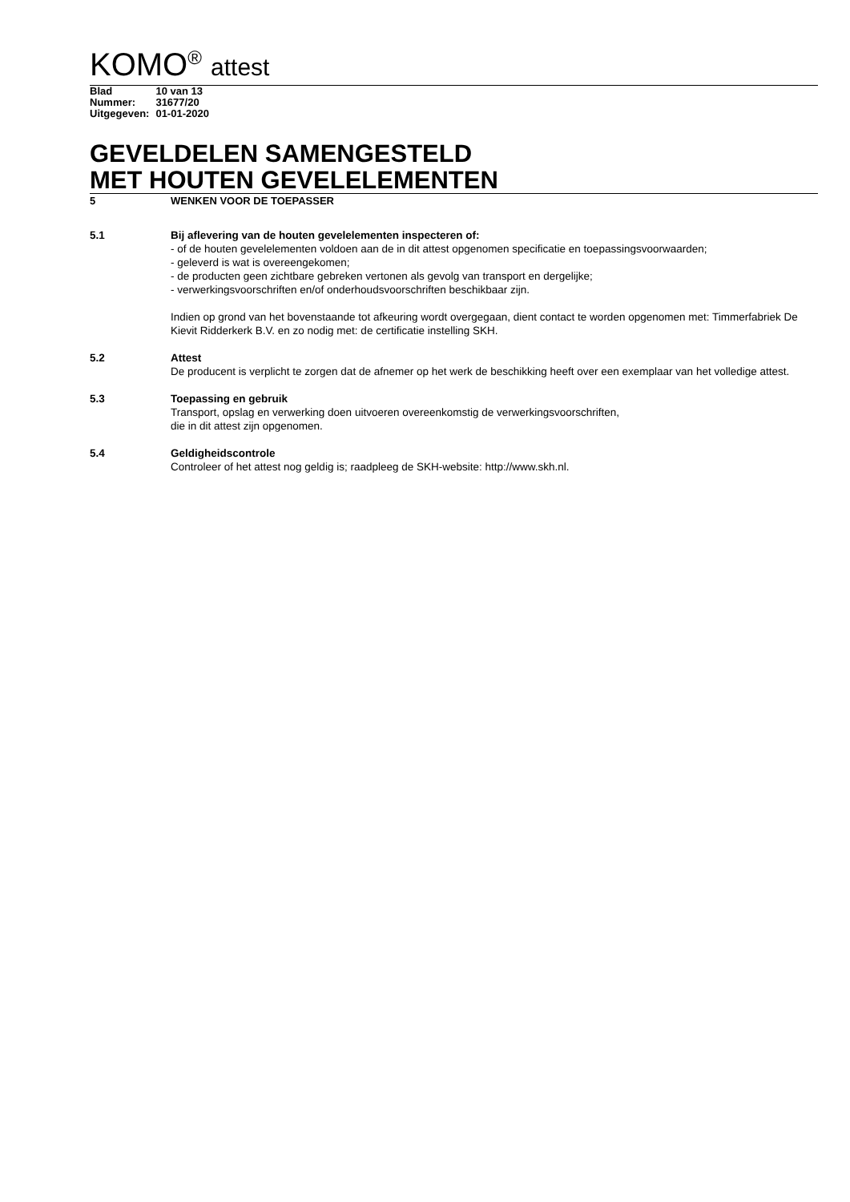KOMO<sup>®</sup> attest
| Blad | 10 van 13 |
| Nummer: | 31677/20 |
| Uitgegeven: | 01-01-2020 |
GEVELDELEN SAMENGESTELD
MET HOUTEN GEVELELEMENTEN
5 WENKEN VOOR DE TOEPASSER
5.1 Bij aflevering van de houten gevelelementen inspecteren of:
- of de houten gevelelementen voldoen aan de in dit attest opgenomen specificatie en toepassingsvoorwaarden;
- geleverd is wat is overeengekomen;
- de producten geen zichtbare gebreken vertonen als gevolg van transport en dergelijke;
- verwerkingsvoorschriften en/of onderhoudsvoorschriften beschikbaar zijn.
Indien op grond van het bovenstaande tot afkeuring wordt overgegaan, dient contact te worden opgenomen met: Timmerfabriek De Kievit Ridderkerk B.V. en zo nodig met: de certificatie instelling SKH.
5.2 Attest
De producent is verplicht te zorgen dat de afnemer op het werk de beschikking heeft over een exemplaar van het volledige attest.
5.3 Toepassing en gebruik
Transport, opslag en verwerking doen uitvoeren overeenkomstig de verwerkingsvoorschriften,
die in dit attest zijn opgenomen.
5.4 Geldigheidscontrole
Controleer of het attest nog geldig is; raadpleeg de SKH-website: http://www.skh.nl.